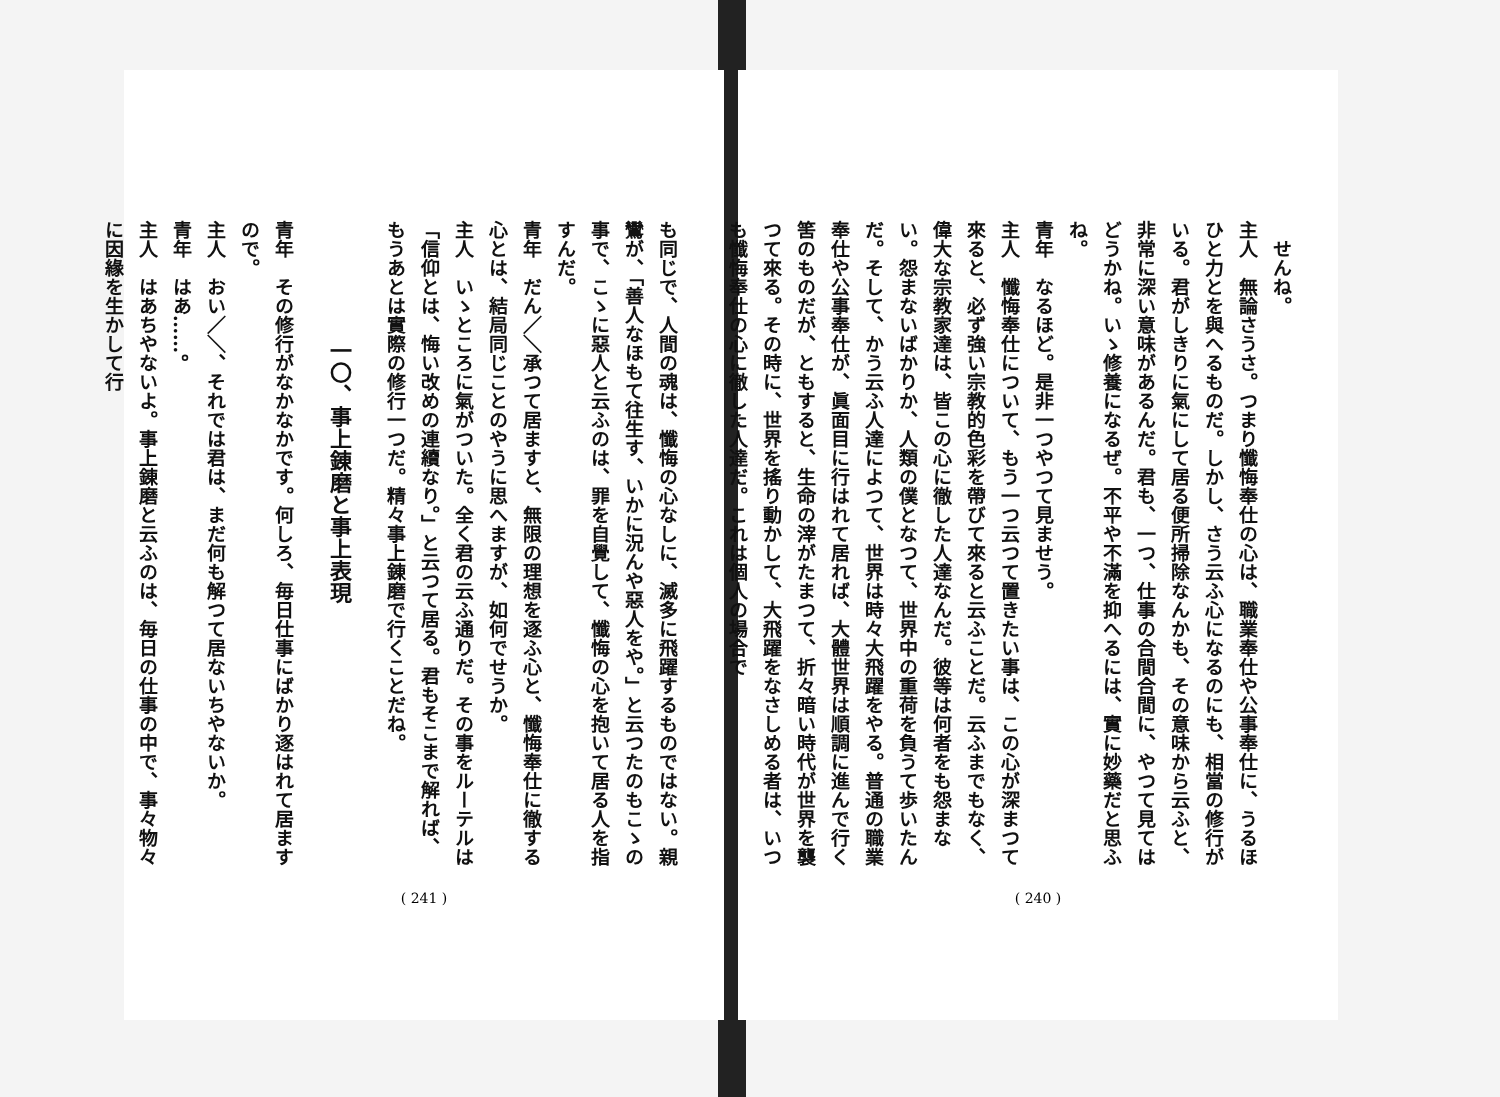せんね。
主人　無論さうさ。つまり懺悔奉仕の心は、職業奉仕や公事奉仕に、うるほひと力とを與へるものだ。しかし、さう云ふ心になるのにも、相當の修行がいる。君がしきりに氣にして居る便所掃除なんかも、その意味から云ふと、非常に深い意味があるんだ。君も、一つ、仕事の合間合間に、やつて見てはどうかね。いゝ修養になるぜ。不平や不滿を抑へるには、實に妙藥だと思ふね。
青年　なるほど。是非一つやつて見ませう。
主人　懺悔奉仕について、もう一つ云つて置きたい事は、この心が深まつて來ると、必ず強い宗教的色彩を帶びて來ると云ふことだ。云ふまでもなく、偉大な宗教家達は、皆この心に徹した人達なんだ。彼等は何者をも怨まない。怨まないばかりか、人類の僕となつて、世界中の重荷を負うて歩いたんだ。そして、かう云ふ人達によつて、世界は時々大飛躍をやる。普通の職業奉仕や公事奉仕が、眞面目に行はれて居れば、大體世界は順調に進んで行く筈のものだが、ともすると、生命の滓がたまつて、折々暗い時代が世界を襲つて來る。その時に、世界を搖り動かして、大飛躍をなさしめる者は、いつも懺悔奉仕の心に徹した人達だ。これは個人の場合で
( 240 )
も同じで、人間の魂は、懺悔の心なしに、滅多に飛躍するものではない。親鸞が、「善人なほもて往生す、いかに況んや惡人をや。」と云つたのもこゝの事で、こゝに惡人と云ふのは、罪を自覺して、懺悔の心を抱いて居る人を指すんだ。
青年　だん／＼承つて居ますと、無限の理想を逐ふ心と、懺悔奉仕に徹する心とは、結局同じことのやうに思へますが、如何でせうか。
主人　いゝところに氣がついた。全く君の云ふ通りだ。その事をルーテルは「信仰とは、悔い改めの連續なり。」と云つて居る。君もそこまで解れば、もうあとは實際の修行一つだ。精々事上錬磨で行くことだね。
一〇、事上錬磨と事上表現
青年　その修行がなかなかです。何しろ、毎日仕事にばかり逐はれて居ますので。
主人　おい／＼、それでは君は、まだ何も解つて居ないちやないか。
青年　はあ……。
主人　はあちやないよ。事上錬磨と云ふのは、毎日の仕事の中で、事々物々に因緣を生かして行
( 241 )